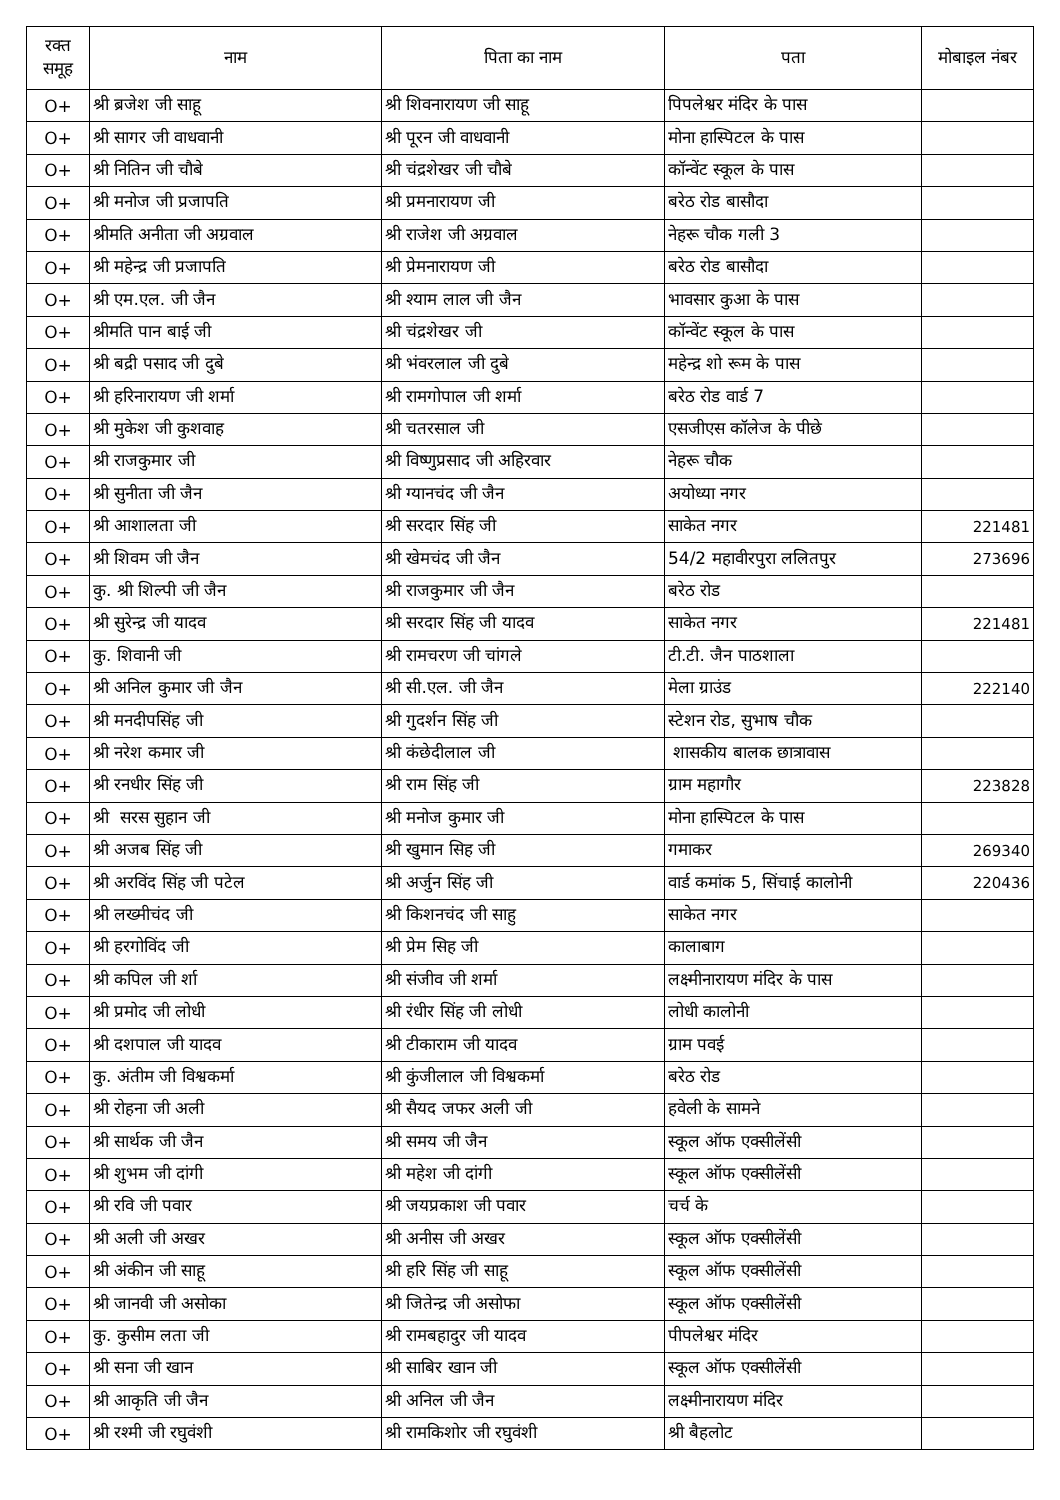| रक्त समूह | नाम | पिता का नाम | पता | मोबाइल नंबर |
| --- | --- | --- | --- | --- |
| O+ | श्री ब्रजेश जी साहू | श्री शिवनारायण जी साहू | पिपलेश्वर मंदिर के पास | |
| O+ | श्री सागर जी वाधवानी | श्री पूरन जी वाधवानी | मोना हास्पिटल के पास | |
| O+ | श्री नितिन जी चौबे | श्री चंद्रशेखर जी चौबे | कॉन्वेंट स्कूल के पास | |
| O+ | श्री मनोज जी प्रजापति | श्री प्रमनारायण जी | बरेठ रोड बासौदा | |
| O+ | श्रीमति अनीता जी अग्रवाल | श्री राजेश जी अग्रवाल | नेहरू चौक गली 3 | |
| O+ | श्री महेन्द्र जी प्रजापति | श्री प्रेमनारायण जी | बरेठ रोड बासौदा | |
| O+ | श्री एम.एल. जी जैन | श्री श्याम लाल जी जैन | भावसार कुआ के पास | |
| O+ | श्रीमति पान बाई जी | श्री चंद्रशेखर जी | कॉन्वेंट स्कूल के पास | |
| O+ | श्री बद्री पसाद जी दुबे | श्री भंवरलाल जी दुबे | महेन्द्र शो रूम के पास | |
| O+ | श्री हरिनारायण जी शर्मा | श्री रामगोपाल जी शर्मा | बरेठ रोड वार्ड 7 | |
| O+ | श्री मुकेश जी कुशवाह | श्री चतरसाल जी | एसजीएस कॉलेज के पीछे | |
| O+ | श्री राजकुमार जी | श्री विष्णुप्रसाद जी अहिरवार | नेहरू चौक | |
| O+ | श्री सुनीता जी जैन | श्री ग्यानचंद जी जैन | अयोध्या नगर | |
| O+ | श्री आशालता जी | श्री सरदार सिंह जी | साकेत नगर | 221481 |
| O+ | श्री शिवम जी जैन | श्री खेमचंद जी जैन | 54/2 महावीरपुरा ललितपुर | 273696 |
| O+ | कु. श्री शिल्पी जी जैन | श्री राजकुमार जी जैन | बरेठ रोड | |
| O+ | श्री सुरेन्द्र जी यादव | श्री सरदार सिंह जी यादव | साकेत नगर | 221481 |
| O+ | कु. शिवानी जी | श्री रामचरण जी चांगले | टी.टी. जैन पाठशाला | |
| O+ | श्री अनिल कुमार जी जैन | श्री सी.एल. जी जैन | मेला ग्राउंड | 222140 |
| O+ | श्री मनदीपसिंह जी | श्री गुदर्शन सिंह जी | स्टेशन रोड, सुभाष चौक | |
| O+ | श्री नरेश कमार जी | श्री कंछेदीलाल जी | शासकीय बालक छात्रावास | |
| O+ | श्री रनधीर सिंह जी | श्री राम सिंह जी | ग्राम महागौर | 223828 |
| O+ | श्री सरस सुहान जी | श्री मनोज कुमार जी | मोना हास्पिटल के पास | |
| O+ | श्री अजब सिंह जी | श्री खुमान सिह जी | गमाकर | 269340 |
| O+ | श्री अरविंद सिंह जी पटेल | श्री अर्जुन सिंह जी | वार्ड कमांक 5, सिंचाई कालोनी | 220436 |
| O+ | श्री लख्मीचंद जी | श्री किशनचंद जी साहु | साकेत नगर | |
| O+ | श्री हरगोविंद जी | श्री प्रेम सिह जी | कालाबाग | |
| O+ | श्री कपिल जी र्शा | श्री संजीव जी शर्मा | लक्ष्मीनारायण मंदिर के पास | |
| O+ | श्री प्रमोद जी लोधी | श्री रंधीर सिंह जी लोधी | लोधी कालोनी | |
| O+ | श्री दशपाल जी यादव | श्री टीकाराम जी यादव | ग्राम पवई | |
| O+ | कु. अंतीम जी विश्वकर्मा | श्री कुंजीलाल जी विश्वकर्मा | बरेठ रोड | |
| O+ | श्री रोहना जी अली | श्री सैयद जफर अली जी | हवेली के सामने | |
| O+ | श्री सार्थक जी जैन | श्री समय जी जैन | स्कूल ऑफ एक्सीलेंसी | |
| O+ | श्री शुभम जी दांगी | श्री महेश जी दांगी | स्कूल ऑफ एक्सीलेंसी | |
| O+ | श्री रवि जी पवार | श्री जयप्रकाश जी पवार | चर्च के | |
| O+ | श्री अली जी अखर | श्री अनीस जी अखर | स्कूल ऑफ एक्सीलेंसी | |
| O+ | श्री अंकीन जी साहू | श्री हरि सिंह जी साहू | स्कूल ऑफ एक्सीलेंसी | |
| O+ | श्री जानवी जी असोका | श्री जितेन्द्र जी असोफा | स्कूल ऑफ एक्सीलेंसी | |
| O+ | कु. कुसीम लता जी | श्री रामबहादुर जी यादव | पीपलेश्वर मंदिर | |
| O+ | श्री सना जी खान | श्री साबिर खान जी | स्कूल ऑफ एक्सीलेंसी | |
| O+ | श्री आकृति जी जैन | श्री अनिल जी जैन | लक्ष्मीनारायण मंदिर | |
| O+ | श्री रश्मी जी रघुवंशी | श्री रामकिशोर जी रघुवंशी | श्री बैहलोट | |